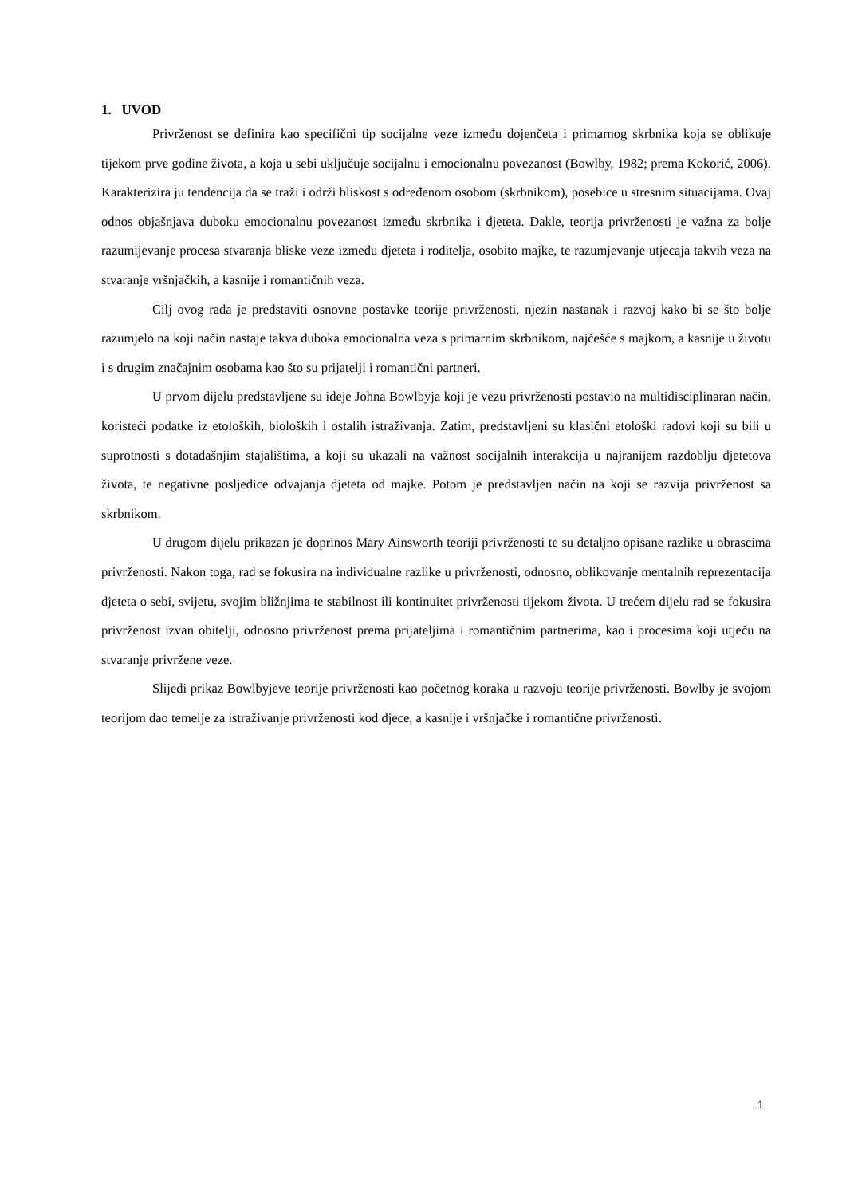1. UVOD
Privrženost se definira kao specifični tip socijalne veze između dojenčeta i primarnog skrbnika koja se oblikuje tijekom prve godine života, a koja u sebi uključuje socijalnu i emocionalnu povezanost (Bowlby, 1982; prema Kokorić, 2006). Karakterizira ju tendencija da se traži i održi bliskost s određenom osobom (skrbnikom), posebice u stresnim situacijama. Ovaj odnos objašnjava duboku emocionalnu povezanost između skrbnika i djeteta. Dakle, teorija privrženosti je važna za bolje razumijevanje procesa stvaranja bliske veze između djeteta i roditelja, osobito majke, te razumjevanje utjecaja takvih veza na stvaranje vršnjačkih, a kasnije i romantičnih veza.
Cilj ovog rada je predstaviti osnovne postavke teorije privrženosti, njezin nastanak i razvoj kako bi se što bolje razumjelo na koji način nastaje takva duboka emocionalna veza s primarnim skrbnikom, najčešće s majkom, a kasnije u životu i s drugim značajnim osobama kao što su prijatelji i romantični partneri.
U prvom dijelu predstavljene su ideje Johna Bowlbyja koji je vezu privrženosti postavio na multidisciplinaran način, koristeći podatke iz etoloških, bioloških i ostalih istraživanja. Zatim, predstavljeni su klasični etološki radovi koji su bili u suprotnosti s dotadašnjim stajalištima, a koji su ukazali na važnost socijalnih interakcija u najranijem razdoblju djetetova života, te negativne posljedice odvajanja djeteta od majke. Potom je predstavljen način na koji se razvija privrženost sa skrbnikom.
U drugom dijelu prikazan je doprinos Mary Ainsworth teoriji privrženosti te su detaljno opisane razlike u obrascima privrženosti. Nakon toga, rad se fokusira na individualne razlike u privrženosti, odnosno, oblikovanje mentalnih reprezentacija djeteta o sebi, svijetu, svojim bližnjima te stabilnost ili kontinuitet privrženosti tijekom života. U trećem dijelu rad se fokusira privrženost izvan obitelji, odnosno privrženost prema prijateljima i romantičnim partnerima, kao i procesima koji utječu na stvaranje privržene veze.
Slijedi prikaz Bowlbyjeve teorije privrženosti kao početnog koraka u razvoju teorije privrženosti. Bowlby je svojom teorijom dao temelje za istraživanje privrženosti kod djece, a kasnije i vršnjačke i romantične privrženosti.
1